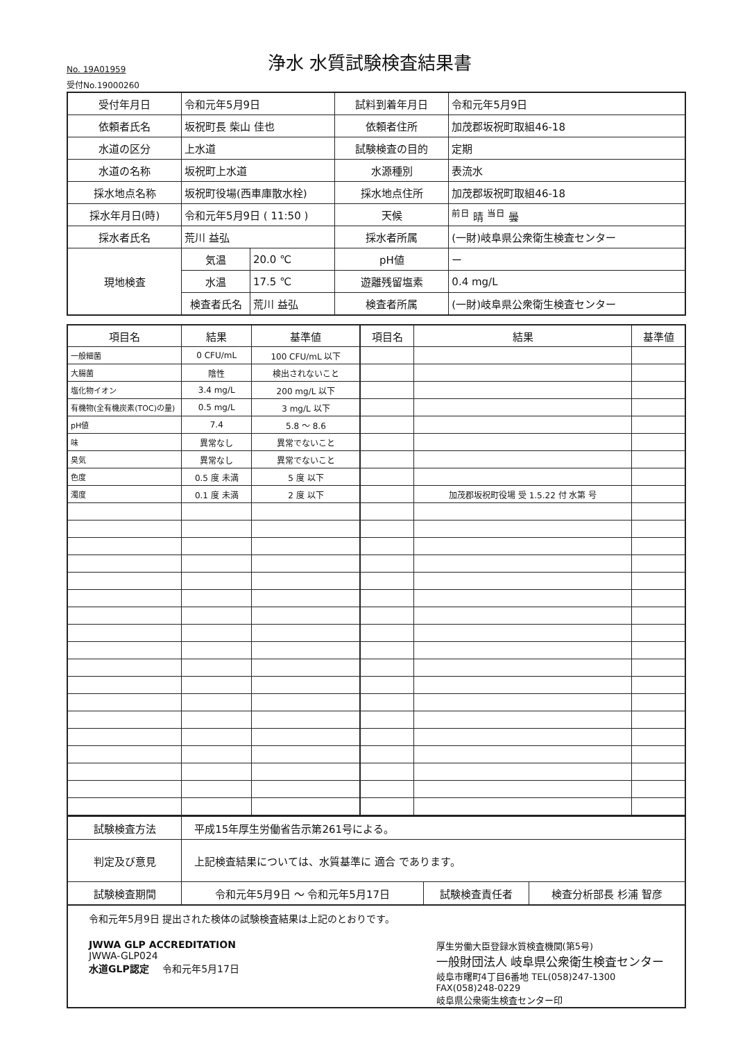No. 19A01959
浄水 水質試験検査結果書
受付No.19000260
| 受付年月日 | 令和元年5月9日 | | 試料到着年月日 | 令和元年5月9日 |
| 依頼者氏名 | 坂祝町長 柴山 佳也 | | 依頼者住所 | 加茂郡坂祝町取組46-18 |
| 水道の区分 | 上水道 | | 試験検査の目的 | 定期 |
| 水道の名称 | 坂祝町上水道 | | 水源種別 | 表流水 |
| 採水地点名称 | 坂祝町役場(西車庫散水栓) | | 採水地点住所 | 加茂郡坂祝町取組46-18 |
| 採水年月日(時) | 令和元年5月9日 ( 11:50 ) | | 天候 | <sup>前日</sup> 晴 <sup>当日</sup> 曇 |
| 採水者氏名 | 荒川 益弘 | | 採水者所属 | (一財)岐阜県公衆衛生検査センター |
| 現地検査 | 気温 | 20.0 ℃ | pH値 | ー |
| | 水温 | 17.5 ℃ | 遊離残留塩素 | 0.4 mg/L |
| | 検査者氏名 | 荒川 益弘 | 検査者所属 | (一財)岐阜県公衆衛生検査センター |
| 項目名 | 結果 | 基準値 | 項目名 | 結果 | 基準値 |
| --- | --- | --- | --- | --- | --- |
| 一般細菌 | 0 CFU/mL | 100 CFU/mL 以下 | | | |
| 大腸菌 | 陰性 | 検出されないこと | | | |
| 塩化物イオン | 3.4 mg/L | 200 mg/L 以下 | | | |
| 有機物(全有機炭素(TOC)の量) | 0.5 mg/L | 3 mg/L 以下 | | | |
| pH値 | 7.4 | 5.8 ～ 8.6 | | | |
| 味 | 異常なし | 異常でないこと | | | |
| 臭気 | 異常なし | 異常でないこと | | | |
| 色度 | 0.5 度 未満 | 5 度 以下 | | | |
| 濁度 | 0.1 度 未満 | 2 度 以下 | | 加茂郡坂祝町役場 受 1.5.22 付 水第 号 | |
| 試験検査方法 | 平成15年厚生労働省告示第261号による。 | | |
| 判定及び意見 | 上記検査結果については、水質基準に 適合 であります。 | | |
| 試験検査期間 | 令和元年5月9日 ～ 令和元年5月17日 | 試験検査責任者 | 検査分析部長 杉浦 智彦 |
令和元年5月9日 提出された検体の試験検査結果は上記のとおりです。
JWWA GLP ACCREDITATION
JWWA-GLP024
水道GLP認定 令和元年5月17日
厚生労働大臣登録水質検査機関(第5号)
一般財団法人 岐阜県公衆衛生検査センター
岐阜市曙町4丁目6番地 TEL(058)247-1300
FAX(058)248-0229
岐阜県公衆衛生検査センター印